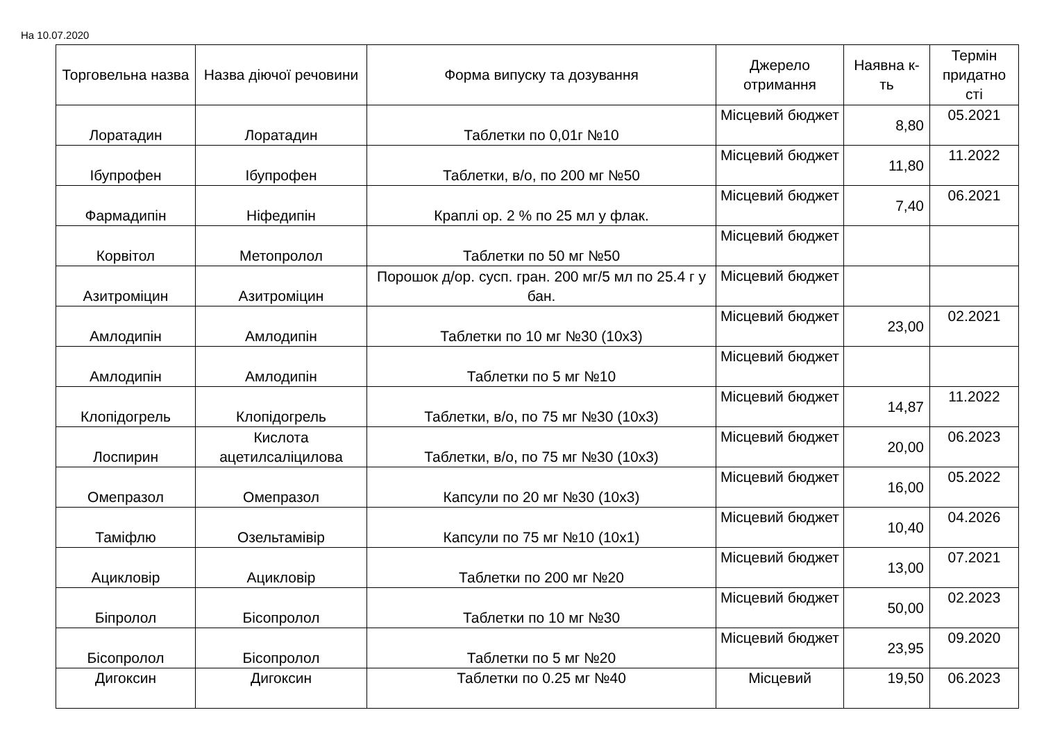На 10.07.2020
| Торговельна назва | Назва діючої речовини | Форма випуску та дозування | Джерело отримання | Наявна к-ть | Термін придатно сті |
| --- | --- | --- | --- | --- | --- |
| Лоратадин | Лоратадин | Таблетки по 0,01г №10 | Місцевий бюджет | 8,80 | 05.2021 |
| Ібупрофен | Ібупрофен | Таблетки, в/о, по 200 мг №50 | Місцевий бюджет | 11,80 | 11.2022 |
| Фармадипін | Ніфедипін | Краплі ор. 2 % по 25 мл у флак. | Місцевий бюджет | 7,40 | 06.2021 |
| Корвітол | Метопролол | Таблетки по 50 мг №50 | Місцевий бюджет | | |
| Азитроміцин | Азитроміцин | Порошок д/ор. сусп. гран. 200 мг/5 мл по 25.4 г у бан. | Місцевий бюджет | | |
| Амлодипін | Амлодипін | Таблетки по 10 мг №30 (10х3) | Місцевий бюджет | 23,00 | 02.2021 |
| Амлодипін | Амлодипін | Таблетки по 5 мг №10 | Місцевий бюджет | | |
| Клопідогрель | Клопідогрель | Таблетки, в/о, по 75 мг №30 (10х3) | Місцевий бюджет | 14,87 | 11.2022 |
| Лоспирин | Кислота ацетилсаліцилова | Таблетки, в/о, по 75 мг №30 (10х3) | Місцевий бюджет | 20,00 | 06.2023 |
| Омепразол | Омепразол | Капсули по 20 мг №30 (10х3) | Місцевий бюджет | 16,00 | 05.2022 |
| Таміфлю | Озельтамівір | Капсули по 75 мг №10 (10х1) | Місцевий бюджет | 10,40 | 04.2026 |
| Ацикловір | Ацикловір | Таблетки по 200 мг №20 | Місцевий бюджет | 13,00 | 07.2021 |
| Біпролол | Бісопролол | Таблетки по 10 мг №30 | Місцевий бюджет | 50,00 | 02.2023 |
| Бісопролол | Бісопролол | Таблетки по 5 мг №20 | Місцевий бюджет | 23,95 | 09.2020 |
| Дигоксин | Дигоксин | Таблетки по 0.25 мг №40 | Місцевий | 19,50 | 06.2023 |